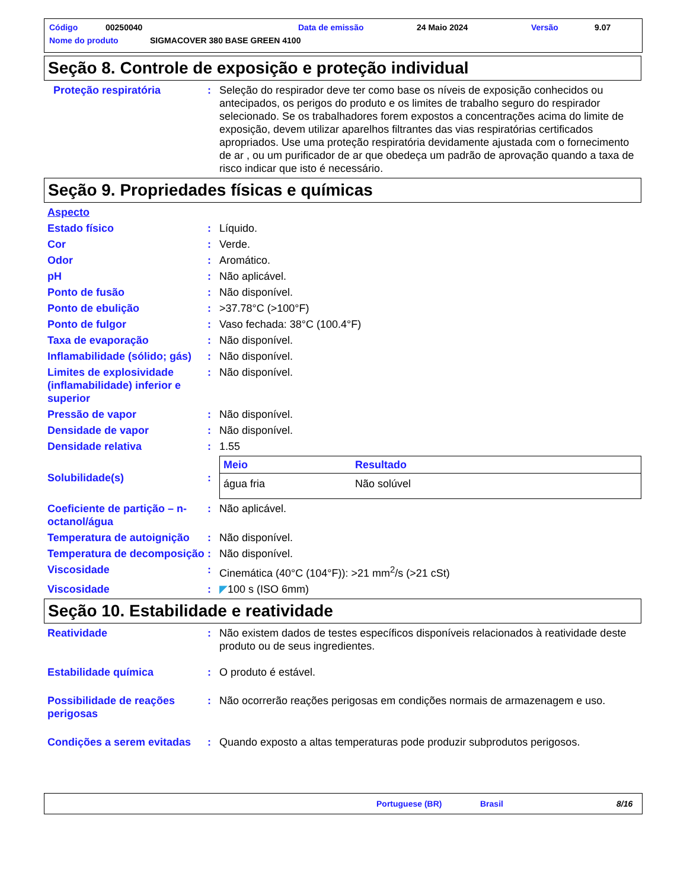Código 00250040 Data de emissão 24 Maio 2024 Versão 9.07
Nome do produto SIGMACOVER 380 BASE GREEN 4100
Seção 8. Controle de exposição e proteção individual
Proteção respiratória : Seleção do respirador deve ter como base os níveis de exposição conhecidos ou antecipados, os perigos do produto e os limites de trabalho seguro do respirador selecionado. Se os trabalhadores forem expostos a concentrações acima do limite de exposição, devem utilizar aparelhos filtrantes das vias respiratórias certificados apropriados. Use uma proteção respiratória devidamente ajustada com o fornecimento de ar , ou um purificador de ar que obedeça um padrão de aprovação quando a taxa de risco indicar que isto é necessário.
Seção 9. Propriedades físicas e químicas
Aspecto
Estado físico : Líquido.
Cor : Verde.
Odor : Aromático.
pH : Não aplicável.
Ponto de fusão : Não disponível.
Ponto de ebulição : >37.78°C (>100°F)
Ponto de fulgor : Vaso fechada: 38°C (100.4°F)
Taxa de evaporação : Não disponível.
Inflamabilidade (sólido; gás)
: Não disponível.
Limites de explosividade (inflamabilidade) inferior e superior
: Não disponível.
Pressão de vapor : Não disponível.
Densidade de vapor : Não disponível.
Densidade relativa : 1.55
Solubilidade(s) :
| Meio | Resultado |
| --- | --- |
| água fria | Não solúvel |
Coeficiente de partição – n-octanol/água
: Não aplicável.
Temperatura de autoignição
: Não disponível.
Temperatura de decomposição
: Não disponível.
Viscosidade : Cinemática (40°C (104°F)): >21 mm<sup>2</sup>/s (>21 cSt)
Viscosidade : ◤100 s (ISO 6mm)
Seção 10. Estabilidade e reatividade
Reatividade : Não existem dados de testes específicos disponíveis relacionados à reatividade deste produto ou de seus ingredientes.
Estabilidade química : O produto é estável.
Possibilidade de reações perigosas
: Não ocorrerão reações perigosas em condições normais de armazenagem e uso.
Condições a serem evitadas
: Quando exposto a altas temperaturas pode produzir subprodutos perigosos.
Portuguese (BR) Brasil 8/16